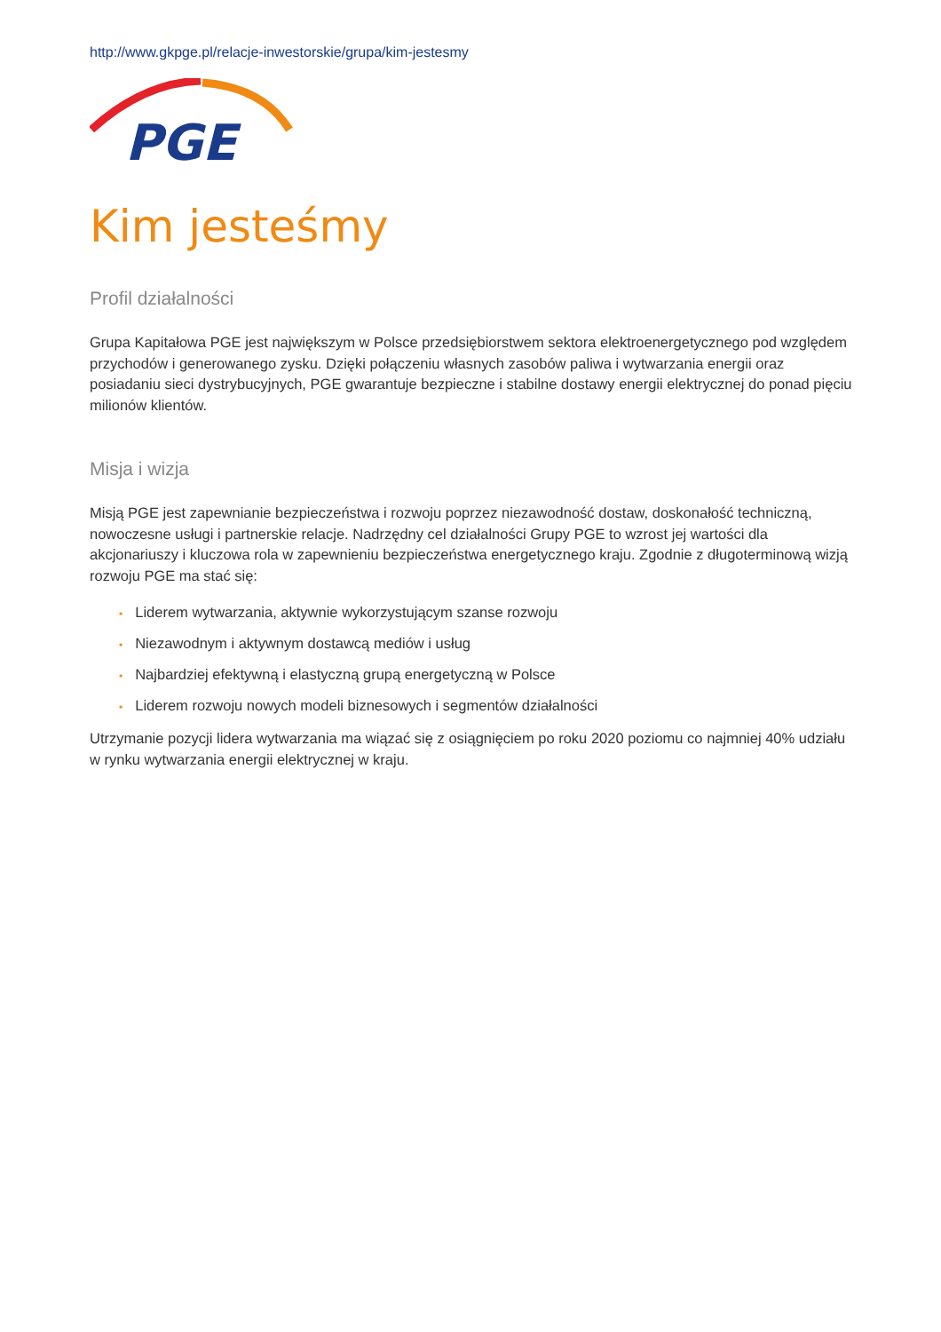http://www.gkpge.pl/relacje-inwestorskie/grupa/kim-jestesmy
PGE
Kim jesteśmy
Profil działalności
Grupa Kapitałowa PGE jest największym w Polsce przedsiębiorstwem sektora elektroenergetycznego pod względem przychodów i generowanego zysku. Dzięki połączeniu własnych zasobów paliwa i wytwarzania energii oraz posiadaniu sieci dystrybucyjnych, PGE gwarantuje bezpieczne i stabilne dostawy energii elektrycznej do ponad pięciu milionów klientów.
Misja i wizja
Misją PGE jest zapewnianie bezpieczeństwa i rozwoju poprzez niezawodność dostaw, doskonałość techniczną, nowoczesne usługi i partnerskie relacje. Nadrzędny cel działalności Grupy PGE to wzrost jej wartości dla akcjonariuszy i kluczowa rola w zapewnieniu bezpieczeństwa energetycznego kraju. Zgodnie z długoterminową wizją rozwoju PGE ma stać się:
• Liderem wytwarzania, aktywnie wykorzystującym szanse rozwoju
• Niezawodnym i aktywnym dostawcą mediów i usług
• Najbardziej efektywną i elastyczną grupą energetyczną w Polsce
• Liderem rozwoju nowych modeli biznesowych i segmentów działalności
Utrzymanie pozycji lidera wytwarzania ma wiązać się z osiągnięciem po roku 2020 poziomu co najmniej 40% udziału w rynku wytwarzania energii elektrycznej w kraju.